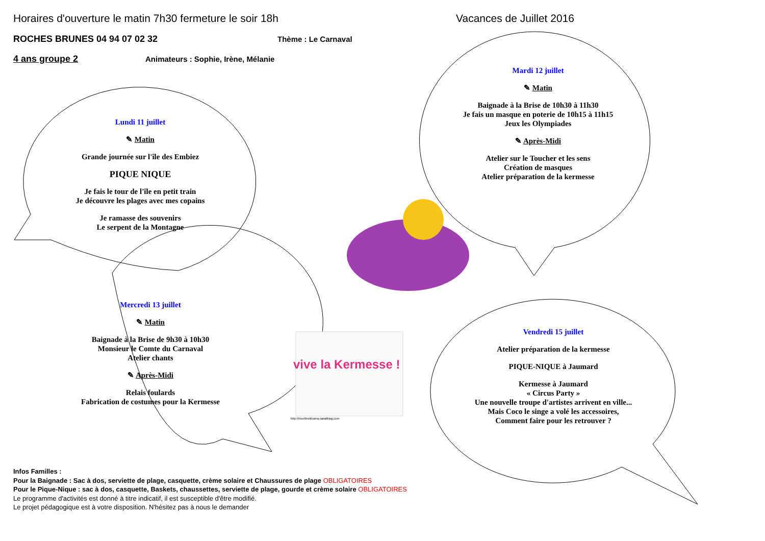Horaires d'ouverture le matin 7h30 fermeture le soir 18h Vacances de Juillet 2016
ROCHES BRUNES 04 94 07 02 32 Thème : Le Carnaval
4 ans groupe 2 Animateurs : Sophie, Irène, Mélanie
Lundi 11 juillet
✎ Matin
Grande journée sur l'île des Embiez
PIQUE NIQUE
Je fais le tour de l'île en petit train
Je découvre les plages avec mes copains
Je ramasse des souvenirs
Le serpent de la Montagne
Mercredi 13 juillet
✎ Matin
Baignade à la Brise de 9h30 à 10h30
Monsieur le Comte du Carnaval
Atelier chants
✎ Après-Midi
Relais foulards
Fabrication de costumes pour la Kermesse
Mardi 12 juillet
✎ Matin
Baignade à la Brise de 10h30 à 11h30
Je fais un masque en poterie de 10h15 à 11h15
Jeux les Olympiades
✎ Après-Midi
Atelier sur le Toucher et les sens
Création de masques
Atelier préparation de la kermesse
Vendredi 15 juillet
Atelier préparation de la kermesse
PIQUE-NIQUE à Jaumard
Kermesse à Jaumard
« Circus Party »
Une nouvelle troupe d'artistes arrivent en ville...
Mais Coco le singe a volé les accessoires,
Comment faire pour les retrouver ?
vive la Kermesse !
http://recetteslilouina.canalblog.com
Infos Familles :
Pour la Baignade : Sac à dos, serviette de plage, casquette, crème solaire et Chaussures de plage OBLIGATOIRES
Pour le Pique-Nique : sac à dos, casquette, Baskets, chaussettes, serviette de plage, gourde et crème solaire OBLIGATOIRES
Le programme d'activités est donné à titre indicatif, il est susceptible d'être modifié.
Le projet pédagogique est à votre disposition. N'hésitez pas à nous le demander